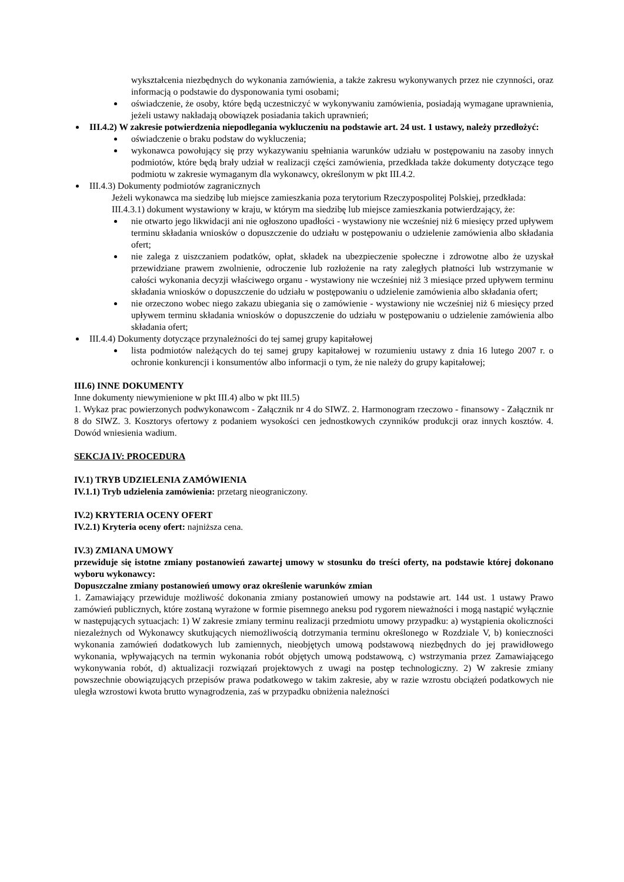wykształcenia niezbędnych do wykonania zamówienia, a także zakresu wykonywanych przez nie czynności, oraz informacją o podstawie do dysponowania tymi osobami;
oświadczenie, że osoby, które będą uczestniczyć w wykonywaniu zamówienia, posiadają wymagane uprawnienia, jeżeli ustawy nakładają obowiązek posiadania takich uprawnień;
III.4.2) W zakresie potwierdzenia niepodlegania wykluczeniu na podstawie art. 24 ust. 1 ustawy, należy przedłożyć:
oświadczenie o braku podstaw do wykluczenia;
wykonawca powołujący się przy wykazywaniu spełniania warunków udziału w postępowaniu na zasoby innych podmiotów, które będą brały udział w realizacji części zamówienia, przedkłada także dokumenty dotyczące tego podmiotu w zakresie wymaganym dla wykonawcy, określonym w pkt III.4.2.
III.4.3) Dokumenty podmiotów zagranicznych
Jeżeli wykonawca ma siedzibę lub miejsce zamieszkania poza terytorium Rzeczypospolitej Polskiej, przedkłada:
III.4.3.1) dokument wystawiony w kraju, w którym ma siedzibę lub miejsce zamieszkania potwierdzający, że:
nie otwarto jego likwidacji ani nie ogłoszono upadłości - wystawiony nie wcześniej niż 6 miesięcy przed upływem terminu składania wniosków o dopuszczenie do udziału w postępowaniu o udzielenie zamówienia albo składania ofert;
nie zalega z uiszczaniem podatków, opłat, składek na ubezpieczenie społeczne i zdrowotne albo że uzyskał przewidziane prawem zwolnienie, odroczenie lub rozłożenie na raty zaległych płatności lub wstrzymanie w całości wykonania decyzji właściwego organu - wystawiony nie wcześniej niż 3 miesiące przed upływem terminu składania wniosków o dopuszczenie do udziału w postępowaniu o udzielenie zamówienia albo składania ofert;
nie orzeczono wobec niego zakazu ubiegania się o zamówienie - wystawiony nie wcześniej niż 6 miesięcy przed upływem terminu składania wniosków o dopuszczenie do udziału w postępowaniu o udzielenie zamówienia albo składania ofert;
III.4.4) Dokumenty dotyczące przynależności do tej samej grupy kapitałowej
lista podmiotów należących do tej samej grupy kapitałowej w rozumieniu ustawy z dnia 16 lutego 2007 r. o ochronie konkurencji i konsumentów albo informacji o tym, że nie należy do grupy kapitałowej;
III.6) INNE DOKUMENTY
Inne dokumenty niewymienione w pkt III.4) albo w pkt III.5)
1. Wykaz prac powierzonych podwykonawcom - Załącznik nr 4 do SIWZ. 2. Harmonogram rzeczowo - finansowy - Załącznik nr 8 do SIWZ. 3. Kosztorys ofertowy z podaniem wysokości cen jednostkowych czynników produkcji oraz innych kosztów. 4. Dowód wniesienia wadium.
SEKCJA IV: PROCEDURA
IV.1) TRYB UDZIELENIA ZAMÓWIENIA
IV.1.1) Tryb udzielenia zamówienia: przetarg nieograniczony.
IV.2) KRYTERIA OCENY OFERT
IV.2.1) Kryteria oceny ofert: najniższa cena.
IV.3) ZMIANA UMOWY
przewiduje się istotne zmiany postanowień zawartej umowy w stosunku do treści oferty, na podstawie której dokonano wyboru wykonawcy:
Dopuszczalne zmiany postanowień umowy oraz określenie warunków zmian
1. Zamawiający przewiduje możliwość dokonania zmiany postanowień umowy na podstawie art. 144 ust. 1 ustawy Prawo zamówień publicznych, które zostaną wyrażone w formie pisemnego aneksu pod rygorem nieważności i mogą nastąpić wyłącznie w następujących sytuacjach: 1) W zakresie zmiany terminu realizacji przedmiotu umowy przypadku: a) wystąpienia okoliczności niezależnych od Wykonawcy skutkujących niemożliwością dotrzymania terminu określonego w Rozdziale V, b) konieczności wykonania zamówień dodatkowych lub zamiennych, nieobjętych umową podstawową niezbędnych do jej prawidłowego wykonania, wpływających na termin wykonania robót objętych umową podstawową, c) wstrzymania przez Zamawiającego wykonywania robót, d) aktualizacji rozwiązań projektowych z uwagi na postęp technologiczny. 2) W zakresie zmiany powszechnie obowiązujących przepisów prawa podatkowego w takim zakresie, aby w razie wzrostu obciążeń podatkowych nie uległa wzrostowi kwota brutto wynagrodzenia, zaś w przypadku obniżenia należności